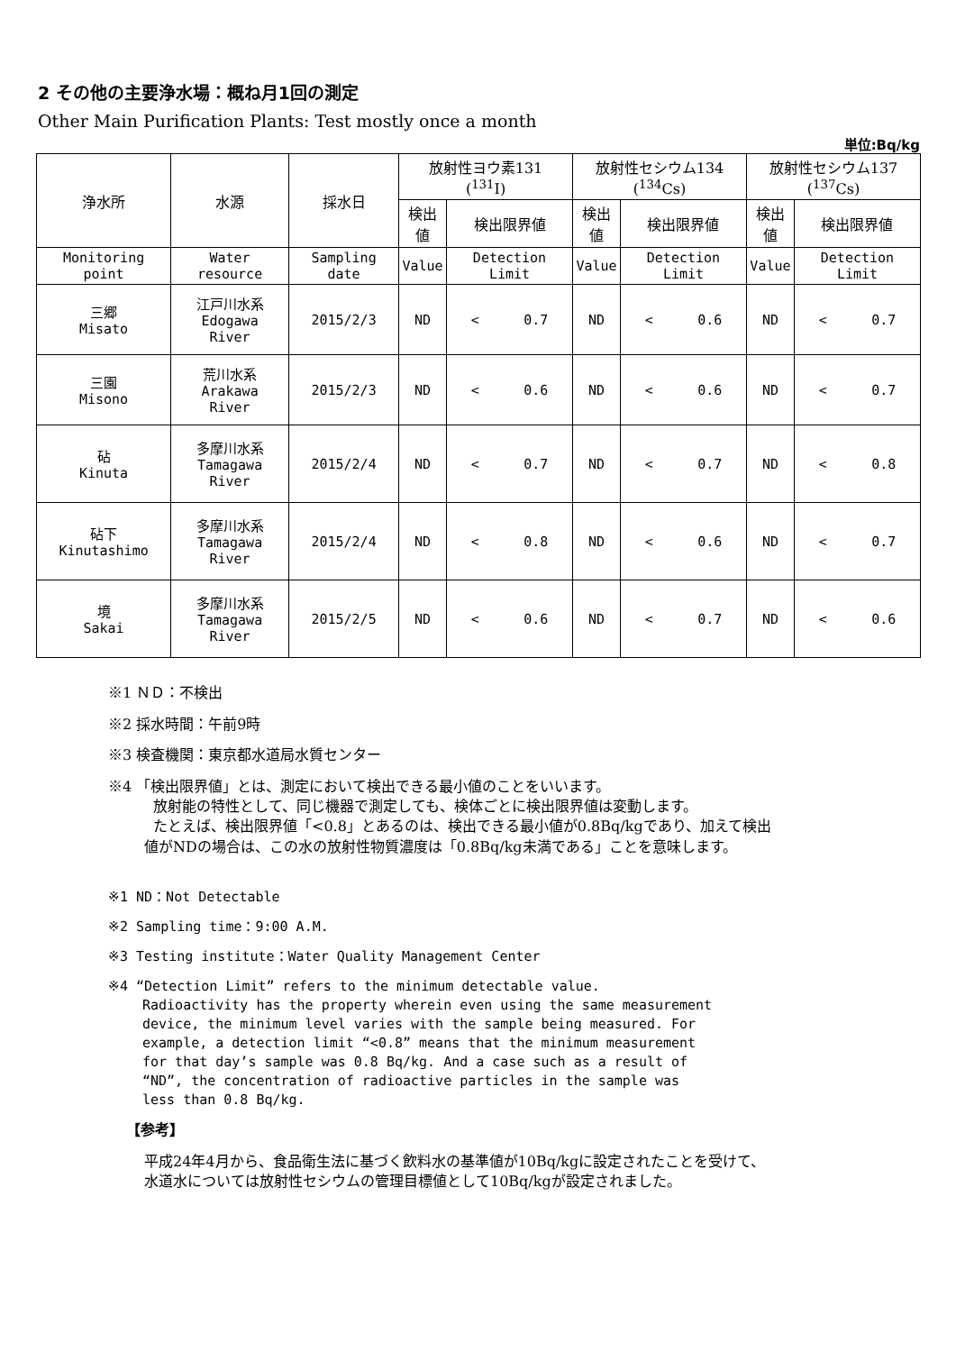2 その他の主要浄水場：概ね月1回の測定
Other Main Purification Plants: Test mostly once a month
単位:Bq/kg
| 浄水所 | 水源 | 採水日 | 放射性ヨウ素131 (<sup>131</sup>I) | | 放射性セシウム134 (<sup>134</sup>Cs) | | 放射性セシウム137 (<sup>137</sup>Cs) | |
| --- | --- | --- | --- | --- | --- | --- | --- | --- |
| | | | 検出値 | 検出限界値 | 検出値 | 検出限界値 | 検出値 | 検出限界値 |
| Monitoring point | Water resource | Sampling date | Value | Detection Limit | Value | Detection Limit | Value | Detection Limit |
| 三郷 Misato | 江戸川水系 Edogawa River | 2015/2/3 | ND | < 0.7 | ND | < 0.6 | ND | < 0.7 |
| 三園 Misono | 荒川水系 Arakawa River | 2015/2/3 | ND | < 0.6 | ND | < 0.6 | ND | < 0.7 |
| 砧 Kinuta | 多摩川水系 Tamagawa River | 2015/2/4 | ND | < 0.7 | ND | < 0.7 | ND | < 0.8 |
| 砧下 Kinutashimo | 多摩川水系 Tamagawa River | 2015/2/4 | ND | < 0.8 | ND | < 0.6 | ND | < 0.7 |
| 境 Sakai | 多摩川水系 Tamagawa River | 2015/2/5 | ND | < 0.6 | ND | < 0.7 | ND | < 0.6 |
※1 ＮＤ：不検出
※2 採水時間：午前9時
※3 検査機関：東京都水道局水質センター
※4 「検出限界値」とは、測定において検出できる最小値のことをいいます。
放射能の特性として、同じ機器で測定しても、検体ごとに検出限界値は変動します。
たとえば、検出限界値「<0.8」とあるのは、検出できる最小値が0.8Bq/kgであり、加えて検出
値がNDの場合は、この水の放射性物質濃度は「0.8Bq/kg未満である」ことを意味します。
※1 ND：Not Detectable
※2 Sampling time：9:00 A.M.
※3 Testing institute：Water Quality Management Center
※4 “Detection Limit” refers to the minimum detectable value.
Radioactivity has the property wherein even using the same measurement
device, the minimum level varies with the sample being measured. For
example, a detection limit “<0.8” means that the minimum measurement
for that day’s sample was 0.8 Bq/kg. And a case such as a result of
“ND”, the concentration of radioactive particles in the sample was
less than 0.8 Bq/kg.
【参考】
平成24年4月から、食品衛生法に基づく飲料水の基準値が10Bq/kgに設定されたことを受けて、
水道水については放射性セシウムの管理目標値として10Bq/kgが設定されました。